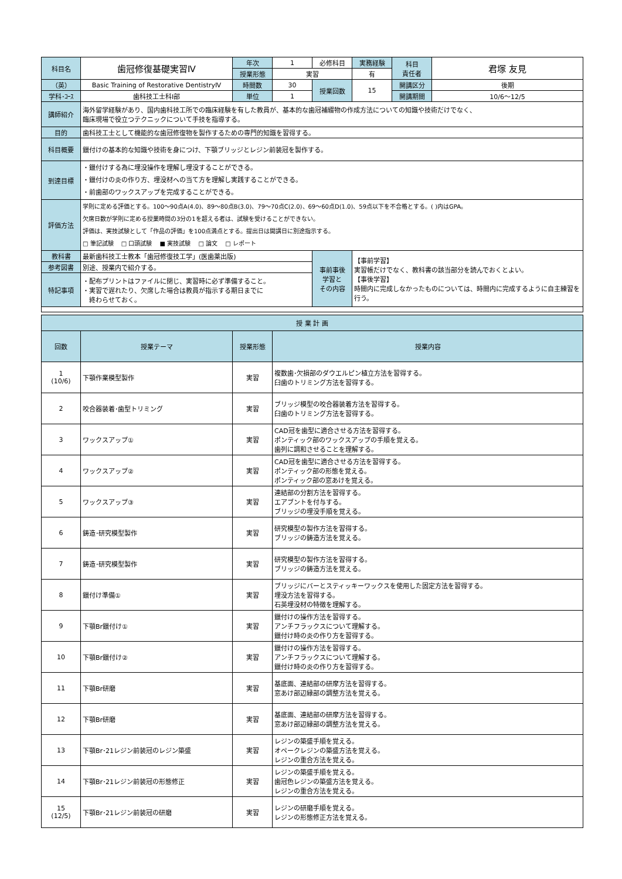| 科目名 | 歯冠修復基礎実習Ⅳ | 年次 | 1 | 必修科目 | 実務経験 | 科目 責任者 | 君塚 友見 |
| | | 授業形態 | 実習 | | 有 | | |
| （英） | Basic Training of Restorative DentistryⅣ | 時間数 | 30 | 授業回数 | 15 | 開講区分 | 後期 |
| 学科･ｺｰｽ | 歯科技工士科Ⅰ部 | 単位 | 1 | | | 開講期間 | 10/6～12/5 |
| 講師紹介 | 海外留学経験があり、国内歯科技工所での臨床経験を有した教員が、基本的な歯冠補綴物の作成方法についての知識や技術だけでなく、 臨床現場で役立つテクニックについて手技を指導する。 | | | | | | |
| 目的 | 歯科技工士として機能的な歯冠修復物を製作するための専門的知識を習得する。 | | | | | | |
| 科目概要 | 鑞付けの基本的な知識や技術を身につけ、下顎ブリッジとレジン前装冠を製作する。 | | | | | | |
| 到達目標 | ・鑞付けする為に埋没操作を理解し埋没することができる。 ・鑞付けの炎の作り方、埋没材への当て方を理解し実践することができる。 ・前歯部のワックスアップを完成することができる。 | | | | | | |
| 評価方法 | 学則に定める評価とする。100～90点A(4.0)、89～80点B(3.0)、79～70点C(2.0)、69～60点D(1.0)、59点以下を不合格とする。( )内はGPA。 欠席日数が学則に定める授業時間の3分の1を超える者は、試験を受けることができない。 評価は、実技試験として「作品の評価」を100点満点とする。提出日は開講日に別途指示する。 □ 筆記試験 □ 口頭試験 ■ 実技試験 □ 論文 □ レポート | | | | | | |
| 教科書 | 最新歯科技工士教本「歯冠修復技工学」(医歯薬出版) | | | 事前事後 学習と その内容 | 【事前学習】 実習帳だけでなく、教科書の該当部分を読んでおくとよい。 【事後学習】 時間内に完成しなかったものについては、時間内に完成するように自主練習を行う。 | | |
| 参考図書 | 別途、授業内で紹介する。 | | | | | | |
| 特記事項 | ・配布プリントはファイルに閉じ、実習時に必ず準備すること。 ・実習で遅れたり、欠席した場合は教員が指示する期日までに 終わらせておく。 | | | | | | |
| 授 業 計 画 | | | |
| 回数 | 授業テーマ | 授業形態 | 授業内容 |
| 1 (10/6) | 下顎作業模型製作 | 実習 | 複数歯･欠損部のダウエルピン植立方法を習得する。 臼歯のトリミング方法を習得する。 |
| 2 | 咬合器装着･歯型トリミング | 実習 | ブリッジ模型の咬合器装着方法を習得する。 臼歯のトリミング方法を習得する。 |
| 3 | ワックスアップ① | 実習 | CAD冠を歯型に適合させる方法を習得する。 ポンティック部のワックスアップの手順を覚える。 歯列に調和させることを理解する。 |
| 4 | ワックスアップ② | 実習 | CAD冠を歯型に適合させる方法を習得する。 ポンティック部の形態を覚える。 ポンティック部の窓あけを覚える。 |
| 5 | ワックスアップ③ | 実習 | 連結部の分割方法を習得する。 エアブントを付与する。 ブリッジの埋没手順を覚える。 |
| 6 | 鋳造･研究模型製作 | 実習 | 研究模型の製作方法を習得する。 ブリッジの鋳造方法を覚える。 |
| 7 | 鋳造･研究模型製作 | 実習 | 研究模型の製作方法を習得する。 ブリッジの鋳造方法を覚える。 |
| 8 | 鑞付け準備① | 実習 | ブリッジにバーとスティッキーワックスを使用した固定方法を習得する。 埋没方法を習得する。 石英埋没材の特徴を理解する。 |
| 9 | 下顎Br鑞付け① | 実習 | 鑞付けの操作方法を習得する。 アンチフラックスについて理解する。 鑞付け時の炎の作り方を習得する。 |
| 10 | 下顎Br鑞付け② | 実習 | 鑞付けの操作方法を習得する。 アンチフラックスについて理解する。 鑞付け時の炎の作り方を習得する。 |
| 11 | 下顎Br研磨 | 実習 | 基底面、連結部の研摩方法を習得する。 窓あけ部辺縁部の調整方法を覚える。 |
| 12 | 下顎Br研磨 | 実習 | 基底面、連結部の研摩方法を習得する。 窓あけ部辺縁部の調整方法を覚える。 |
| 13 | 下顎Br･21レジン前装冠のレジン築盛 | 実習 | レジンの築盛手順を覚える。 オペークレジンの築盛方法を覚える。 レジンの重合方法を覚える。 |
| 14 | 下顎Br･21レジン前装冠の形態修正 | 実習 | レジンの築盛手順を覚える。 歯冠色レジンの築盛方法を覚える。 レジンの重合方法を覚える。 |
| 15 (12/5) | 下顎Br･21レジン前装冠の研磨 | 実習 | レジンの研磨手順を覚える。 レジンの形態修正方法を覚える。 |